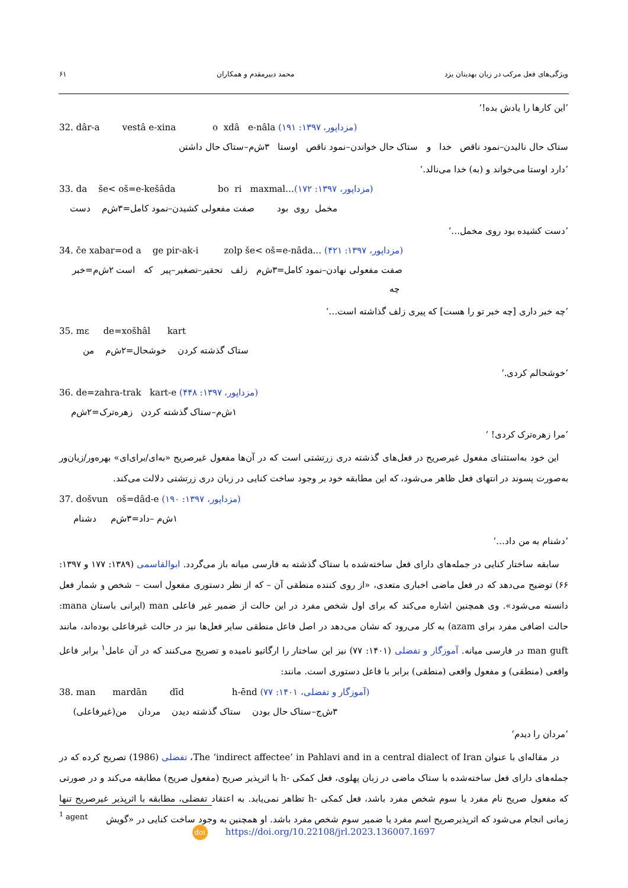ویژگی‌های فعل مرکب در زبان بهدینان یزد محمد دبیرمقدم و همکاران ۶۱
’این کارها را یادش بده!‘
32. dâr-a vestâ e-xina o xdâ e-nâla (مزداپور، ۱۳۹۷: ۱۹۱)
ستاک حال نالیدن–نمود ناقص خدا و ستاک حال خواندن–نمود ناقص اوستا ۳ش‌م–ستاک حال داشتن
’دارد اوستا می‌خواند و (به) خدا می‌نالد.‘
33. da še< oš=e-kešâda bo ri maxmal…(مزداپور، ۱۳۹۷: ۱۷۲)
مخمل روی بود صفت مفعولی کشیدن–نمود کامل=۳ش‌م دست
’دست کشیده بود روی مخمل…‘
34. če xabar=od a ge pir-ak-i zolp še< oš=e-nâda... (مزداپور، ۱۳۹۷: ۴۲۱)
صفت مفعولی نهادن–نمود کامل=۳ش‌م زلف تحقیر–تصغیر–پیر که است ۲ش‌م=خبر چه
’چه خبر داری [چه خبر تو را هست] که پیری زلف گذاشته است…‘
35. mɛ de=xošhâl kart
ستاک گذشته کردن خوشحال=۲ش‌م من
’خوشحالم کردی.‘
36. de=zahra-trak kart-e (مزداپور، ۱۳۹۷: ۴۴۸)
۱ش‌م–ستاک گذشته کردن زهره‌ترک=۲ش‌م
’مرا زهره‌ترک کردی! ‘
این خود به‌استثنای مفعول غیرصریح در فعل‌های گذشته دری زرتشتی است که در آن‌ها مفعول غیرصریح «به‌ای/برای‌ای» بهره‌ور/زیان‌ور به‌صورت پسوند در انتهای فعل ظاهر می‌شود، که این مطابقه خود بر وجود ساخت کنایی در زبان دری زرتشتی دلالت می‌کند.
37. došvun oš=dâd-e (مزداپور، ۱۳۹۷: ۱۹۰)
۱ش‌م –داد=۳ش‌م دشنام
’دشنام به من داد…‘
سابقه ساختار کنایی در جمله‌های دارای فعل ساخته‌شده با ستاک گذشته به فارسی میانه باز می‌گردد. ابوالقاسمی (۱۳۸۹: ۱۷۷ و ۱۳۹۷: ۶۶) توضیح می‌دهد که در فعل ماضی اخباری متعدی، «از روی کننده منطقی آن – که از نظر دستوری مفعول است – شخص و شمار فعل دانسته می‌شود». وی همچنین اشاره می‌کند که برای اول شخص مفرد در این حالت از ضمیر غیر فاعلی man (ایرانی باستان mana: حالت اضافی مفرد برای azam) به کار می‌رود که نشان می‌دهد در اصل فاعل منطقی سایر فعل‌ها نیز در حالت غیرفاعلی بوده‌اند، مانند man guft در فارسی میانه. آموزگار و تفضلی (۱۴۰۱: ۷۷) نیز این ساختار را ارگاتیو نامیده و تصریح می‌کنند که در آن عامل<sup>۱</sup> برابر فاعل واقعی (منطقی) و مفعول واقعی (منطقی) برابر با فاعل دستوری است. مانند:
38. man mardān dīd h-ēnd (آموزگار و تفضلی، ۱۴۰۱: ۷۷)
۳ش‌ج–ستاک حال بودن ستاک گذشته دیدن مردان من(غیرفاعلی)
’مردان را دیدم‘
در مقاله‌ای با عنوان The ‘indirect affectee’ in Pahlavi and in a central dialect of Iran، تفضلی (1986) تصریح کرده که در جمله‌های دارای فعل ساخته‌شده با ستاک ماضی در زبان پهلوی، فعل کمکی -h با اثرپذیر صریح (مفعول صریح) مطابقه می‌کند و در صورتی که مفعول صریح نام مفرد یا سوم شخص مفرد باشد، فعل کمکی -h تظاهر نمی‌یابد. به اعتقاد تفضلی، مطابقه با اثرپذیر غیرصریح تنها زمانی انجام می‌شود که اثرپذیرصریح اسم مفرد یا ضمیر سوم شخص مفرد باشد. او همچنین به وجود ساخت کنایی در «گویش
<sup>1</sup> agent
doi https://doi.org/10.22108/jrl.2023.136007.1697